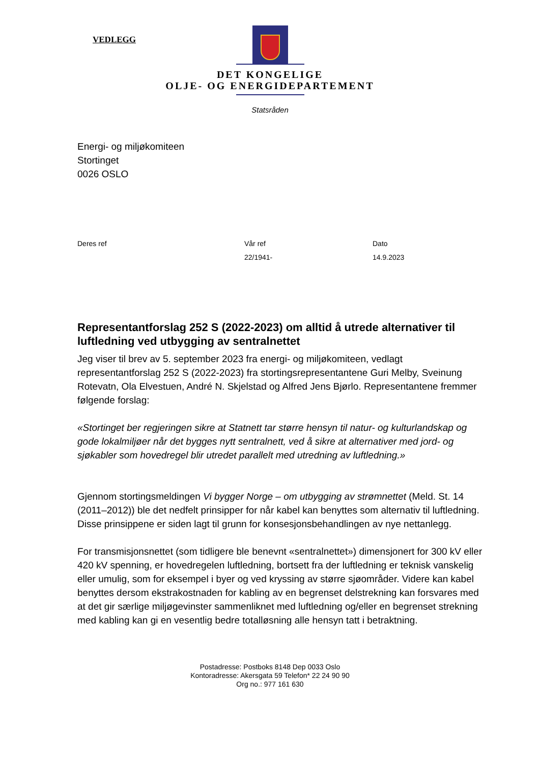VEDLEGG
DET KONGELIGE
OLJE- OG ENERGIDEPARTEMENT
Statsråden
Energi- og miljøkomiteen
Stortinget
0026 OSLO
Deres ref
Vår ref
Dato
22/1941-
14.9.2023
Representantforslag 252 S (2022-2023) om alltid å utrede alternativer til luftledning ved utbygging av sentralnettet
Jeg viser til brev av 5. september 2023 fra energi- og miljøkomiteen, vedlagt representantforslag 252 S (2022-2023) fra stortingsrepresentantene Guri Melby, Sveinung Rotevatn, Ola Elvestuen, André N. Skjelstad og Alfred Jens Bjørlo. Representantene fremmer følgende forslag:
«Stortinget ber regjeringen sikre at Statnett tar større hensyn til natur- og kulturlandskap og gode lokalmiljøer når det bygges nytt sentralnett, ved å sikre at alternativer med jord- og sjøkabler som hovedregel blir utredet parallelt med utredning av luftledning.»
Gjennom stortingsmeldingen Vi bygger Norge – om utbygging av strømnettet (Meld. St. 14 (2011–2012)) ble det nedfelt prinsipper for når kabel kan benyttes som alternativ til luftledning. Disse prinsippene er siden lagt til grunn for konsesjonsbehandlingen av nye nettanlegg.
For transmisjonsnettet (som tidligere ble benevnt «sentralnettet») dimensjonert for 300 kV eller 420 kV spenning, er hovedregelen luftledning, bortsett fra der luftledning er teknisk vanskelig eller umulig, som for eksempel i byer og ved kryssing av større sjøområder. Videre kan kabel benyttes dersom ekstrakostnaden for kabling av en begrenset delstrekning kan forsvares med at det gir særlige miljøgevinster sammenliknet med luftledning og/eller en begrenset strekning med kabling kan gi en vesentlig bedre totalløsning alle hensyn tatt i betraktning.
Postadresse: Postboks 8148 Dep 0033 Oslo
Kontoradresse: Akersgata 59 Telefon* 22 24 90 90
Org no.: 977 161 630